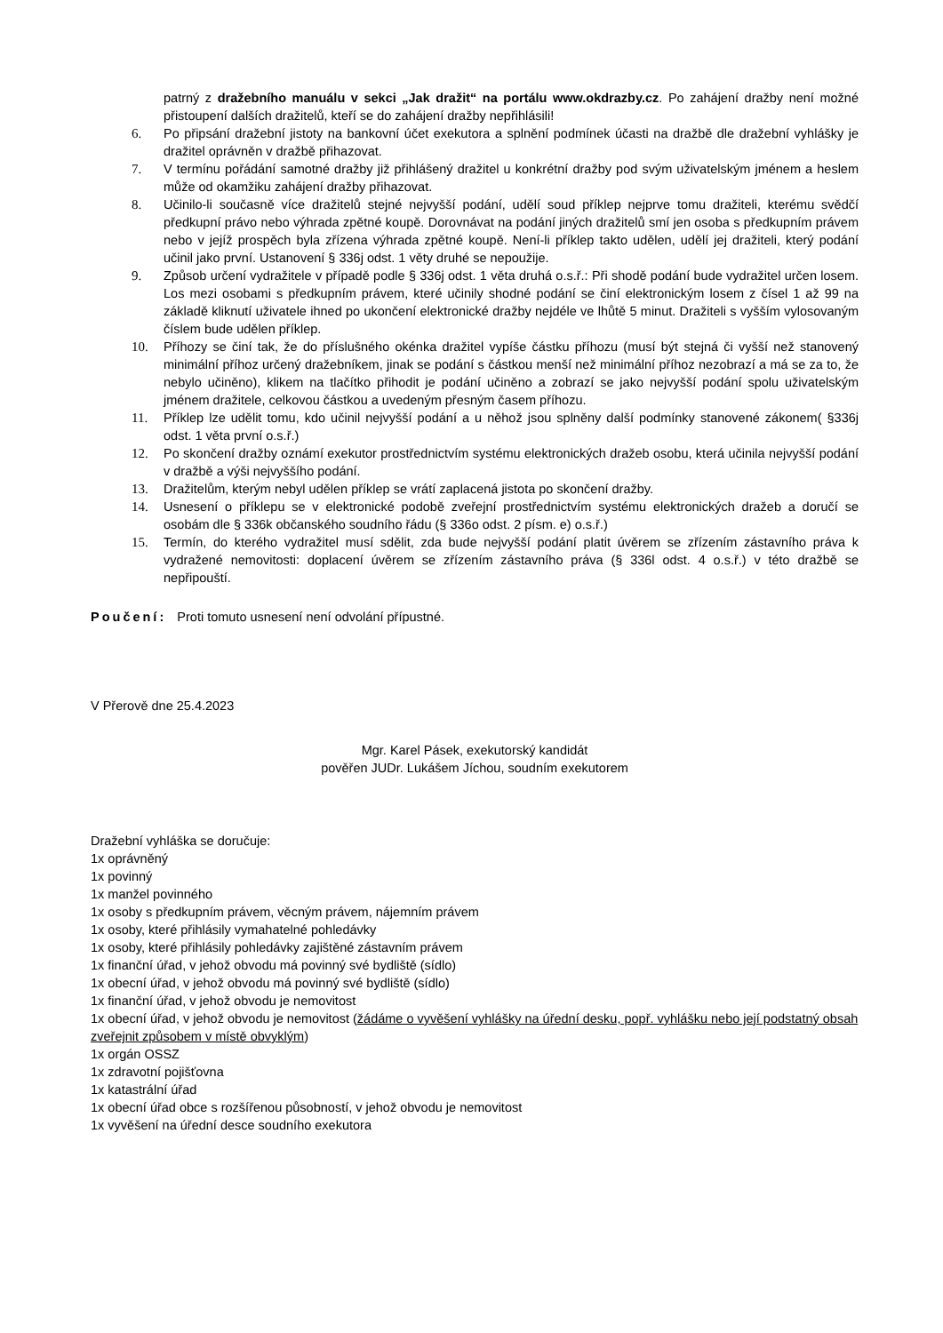patrný z dražebního manuálu v sekci „Jak dražit“ na portálu www.okdrazby.cz. Po zahájení dražby není možné přistoupení dalších dražitelů, kteří se do zahájení dražby nepřihlásili!
6. Po připsání dražební jistoty na bankovní účet exekutora a splnění podmínek účasti na dražbě dle dražební vyhlášky je dražitel oprávněn v dražbě přihazovat.
7. V termínu pořádání samotné dražby již přihlášený dražitel u konkrétní dražby pod svým uživatelským jménem a heslem může od okamžiku zahájení dražby přihazovat.
8. Učinilo-li současně více dražitelů stejné nejvyšší podání, udělí soud příklep nejprve tomu dražiteli, kterému svědčí předkupní právo nebo výhrada zpětné koupě. Dorovnávat na podání jiných dražitelů smí jen osoba s předkupním právem nebo v jejíž prospěch byla zřízena výhrada zpětné koupě. Není-li příklep takto udělen, udělí jej dražiteli, který podání učinil jako první. Ustanovení § 336j odst. 1 věty druhé se nepoužije.
9. Způsob určení vydražitele v případě podle § 336j odst. 1 věta druhá o.s.ř.: Při shodě podání bude vydražitel určen losem. Los mezi osobami s předkupním právem, které učinily shodné podání se činí elektronickým losem z čísel 1 až 99 na základě kliknutí uživatele ihned po ukončení elektronické dražby nejdéle ve lhůtě 5 minut. Dražiteli s vyšším vylosovaným číslem bude udělen příklep.
10. Příhozy se činí tak, že do příslušného okénka dražitel vypíše částku příhozu (musí být stejná či vyšší než stanovený minimální příhoz určený dražebníkem, jinak se podání s částkou menší než minimální příhoz nezobrazí a má se za to, že nebylo učiněno), klikem na tlačítko přihodit je podání učiněno a zobrazí se jako nejvyšší podání spolu uživatelským jménem dražitele, celkovou částkou a uvedeným přesným časem příhozu.
11. Příklep lze udělit tomu, kdo učinil nejvyšší podání a u něhož jsou splněny další podmínky stanovené zákonem( §336j odst. 1 věta první o.s.ř.)
12. Po skončení dražby oznámí exekutor prostřednictvím systému elektronických dražeb osobu, která učinila nejvyšší podání v dražbě a výši nejvyššího podání.
13. Dražitelům, kterým nebyl udělen příklep se vrátí zaplacená jistota po skončení dražby.
14. Usnesení o příklepu se v elektronické podobě zveřejní prostřednictvím systému elektronických dražeb a doručí se osobám dle § 336k občanského soudního řádu (§ 336o odst. 2 písm. e) o.s.ř.)
15. Termín, do kterého vydražitel musí sdělit, zda bude nejvyšší podání platit úvěrem se zřízením zástavního práva k vydražené nemovitosti: doplacení úvěrem se zřízením zástavního práva (§ 336l odst. 4 o.s.ř.) v této dražbě se nepřipouští.
Poučení: Proti tomuto usnesení není odvolání přípustné.
V Přerově dne 25.4.2023
Mgr. Karel Pásek, exekutorský kandidát
pověřen JUDr. Lukášem Jíchou, soudním exekutorem
Dražební vyhláška se doručuje:
1x oprávněný
1x povinný
1x manžel povinného
1x osoby s předkupním právem, věcným právem, nájemním právem
1x osoby, které přihlásily vymahatelné pohledávky
1x osoby, které přihlásily pohledávky zajištěné zástavním právem
1x finanční úřad, v jehož obvodu má povinný své bydliště (sídlo)
1x obecní úřad, v jehož obvodu má povinný své bydliště (sídlo)
1x finanční úřad, v jehož obvodu je nemovitost
1x obecní úřad, v jehož obvodu je nemovitost (žádáme o vyvěšení vyhlášky na úřední desku, popř. vyhlášku nebo její podstatný obsah zveřejnit způsobem v místě obvyklým)
1x orgán OSSZ
1x zdravotní pojišťovna
1x katastrální úřad
1x obecní úřad obce s rozšířenou působností, v jehož obvodu je nemovitost
1x vyvěšení na úřední desce soudního exekutora